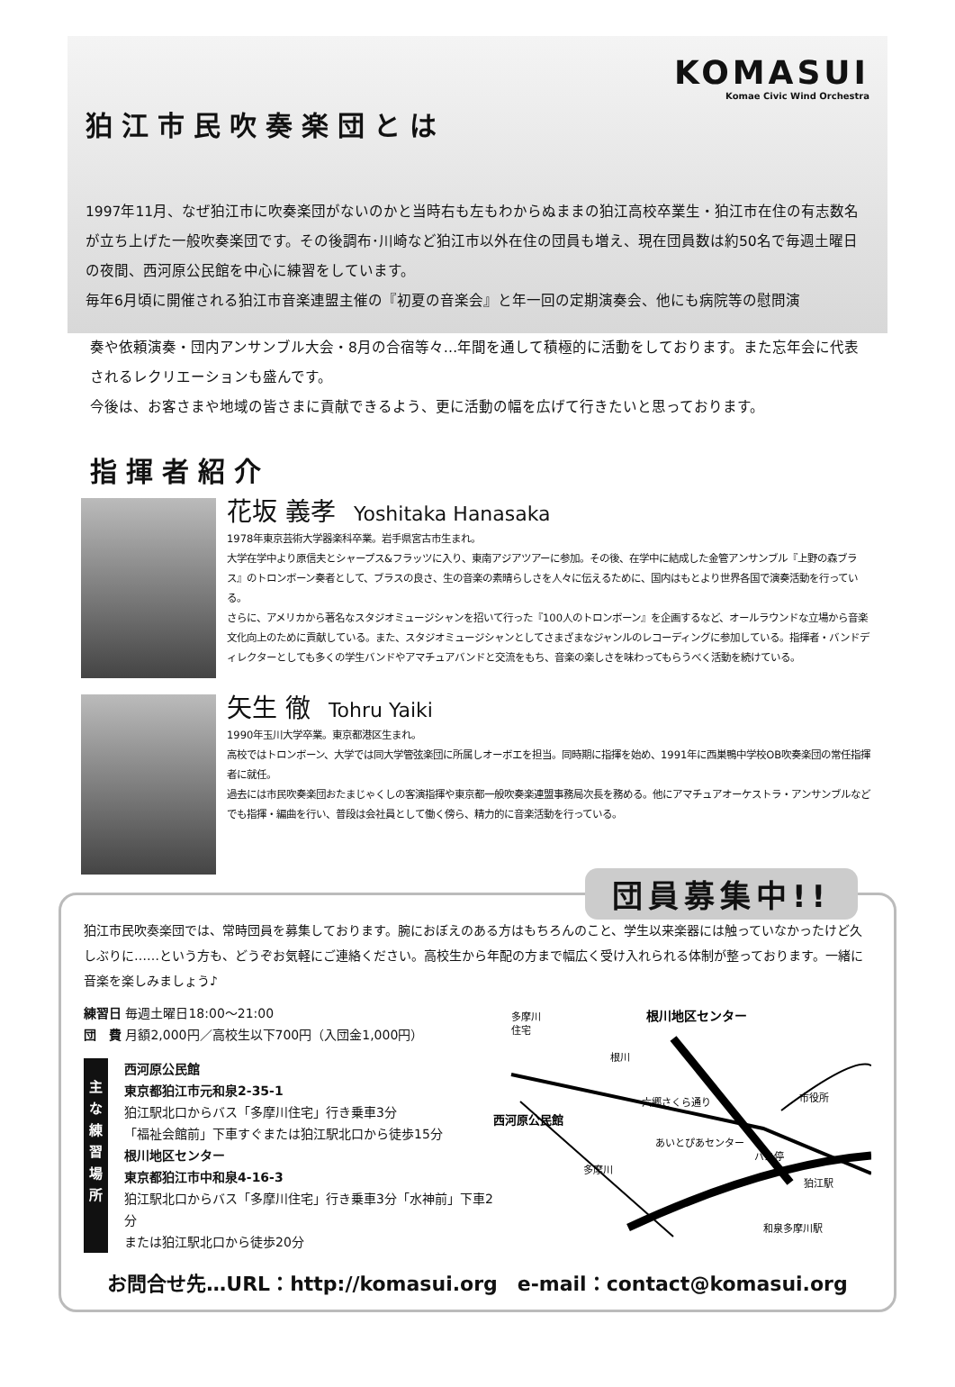KOMASUI
Komae Civic Wind Orchestra
狛江市民吹奏楽団とは
1997年11月、なぜ狛江市に吹奏楽団がないのかと当時右も左もわからぬままの狛江高校卒業生・狛江市在住の有志数名が立ち上げた一般吹奏楽団です。その後調布･川崎など狛江市以外在住の団員も増え、現在団員数は約50名で毎週土曜日の夜間、西河原公民館を中心に練習をしています。
毎年6月頃に開催される狛江市音楽連盟主催の『初夏の音楽会』と年一回の定期演奏会、他にも病院等の慰問演
奏や依頼演奏・団内アンサンブル大会・8月の合宿等々…年間を通して積極的に活動をしております。また忘年会に代表されるレクリエーションも盛んです。
今後は、お客さまや地域の皆さまに貢献できるよう、更に活動の幅を広げて行きたいと思っております。
指揮者紹介
花坂 義孝 Yoshitaka Hanasaka
1978年東京芸術大学器楽科卒業。岩手県宮古市生まれ。
大学在学中より原信夫とシャープス&フラッツに入り、東南アジアツアーに参加。その後、在学中に結成した金管アンサンブル『上野の森ブラス』のトロンボーン奏者として、ブラスの良さ、生の音楽の素晴らしさを人々に伝えるために、国内はもとより世界各国で演奏活動を行っている。
さらに、アメリカから著名なスタジオミュージシャンを招いて行った『100人のトロンボーン』を企画するなど、オールラウンドな立場から音楽文化向上のために貢献している。また、スタジオミュージシャンとしてさまざまなジャンルのレコーディングに参加している。指揮者・バンドディレクターとしても多くの学生バンドやアマチュアバンドと交流をもち、音楽の楽しさを味わってもらうべく活動を続けている。
矢生 徹 Tohru Yaiki
1990年玉川大学卒業。東京都港区生まれ。
高校ではトロンボーン、大学では同大学管弦楽団に所属しオーボエを担当。同時期に指揮を始め、1991年に西巣鴨中学校OB吹奏楽団の常任指揮者に就任。
過去には市民吹奏楽団おたまじゃくしの客演指揮や東京都一般吹奏楽連盟事務局次長を務める。他にアマチュアオーケストラ・アンサンブルなどでも指揮・編曲を行い、普段は会社員として働く傍ら、精力的に音楽活動を行っている。
団員募集中!!
狛江市民吹奏楽団では、常時団員を募集しております。腕におぼえのある方はもちろんのこと、学生以来楽器には触っていなかったけど久しぶりに……という方も、どうぞお気軽にご連絡ください。高校生から年配の方まで幅広く受け入れられる体制が整っております。一緒に音楽を楽しみましょう♪
練習日 毎週土曜日18:00～21:00
団　費 月額2,000円／高校生以下700円（入団金1,000円）
主な練習場所
西河原公民館
東京都狛江市元和泉2-35-1
狛江駅北口からバス「多摩川住宅」行き乗車3分
「福祉会館前」下車すぐまたは狛江駅北口から徒歩15分
根川地区センター
東京都狛江市中和泉4-16-3
狛江駅北口からバス「多摩川住宅」行き乗車3分「水神前」下車2分
または狛江駅北口から徒歩20分
多摩川
住宅
根川地区センター
根川
六郷さくら通り
西河原公民館
あいとぴあセンター
市役所
バス停
狛江駅
和泉多摩川駅
多摩川
お問合せ先…URL：http://komasui.org　e-mail：contact@komasui.org